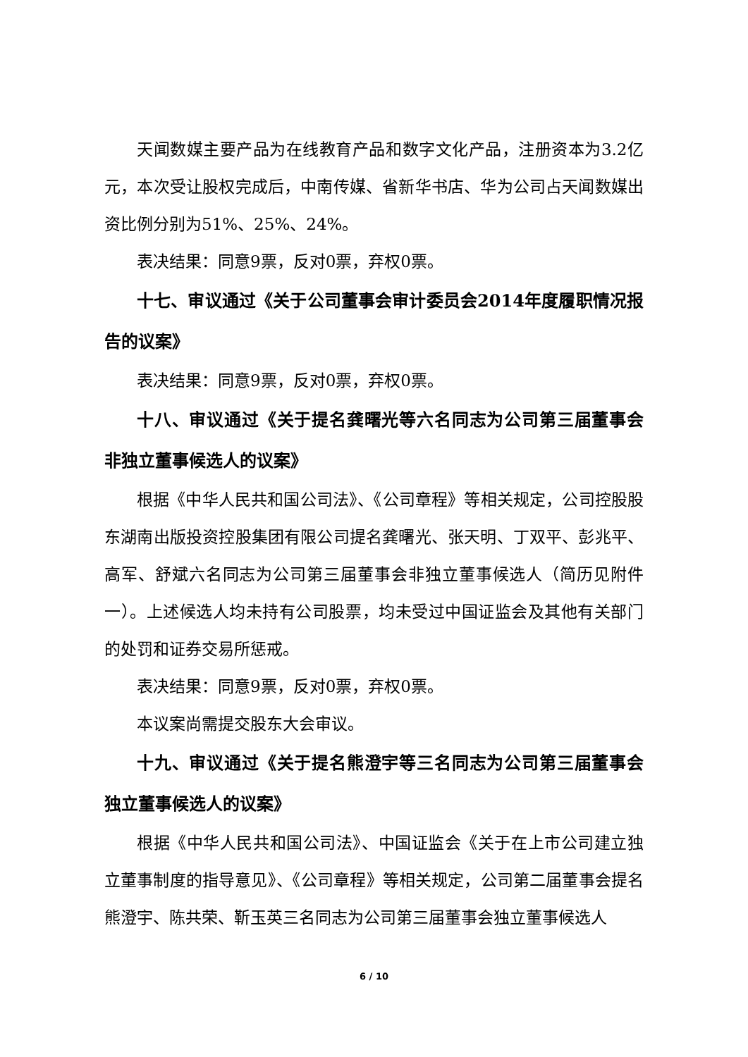天闻数媒主要产品为在线教育产品和数字文化产品，注册资本为3.2亿元，本次受让股权完成后，中南传媒、省新华书店、华为公司占天闻数媒出资比例分别为51%、25%、24%。
表决结果：同意9票，反对0票，弃权0票。
十七、审议通过《关于公司董事会审计委员会2014年度履职情况报告的议案》
表决结果：同意9票，反对0票，弃权0票。
十八、审议通过《关于提名龚曙光等六名同志为公司第三届董事会非独立董事候选人的议案》
根据《中华人民共和国公司法》、《公司章程》等相关规定，公司控股股东湖南出版投资控股集团有限公司提名龚曙光、张天明、丁双平、彭兆平、高军、舒斌六名同志为公司第三届董事会非独立董事候选人（简历见附件一）。上述候选人均未持有公司股票，均未受过中国证监会及其他有关部门的处罚和证券交易所惩戒。
表决结果：同意9票，反对0票，弃权0票。
本议案尚需提交股东大会审议。
十九、审议通过《关于提名熊澄宇等三名同志为公司第三届董事会独立董事候选人的议案》
根据《中华人民共和国公司法》、中国证监会《关于在上市公司建立独立董事制度的指导意见》、《公司章程》等相关规定，公司第二届董事会提名熊澄宇、陈共荣、靳玉英三名同志为公司第三届董事会独立董事候选人
6 / 10